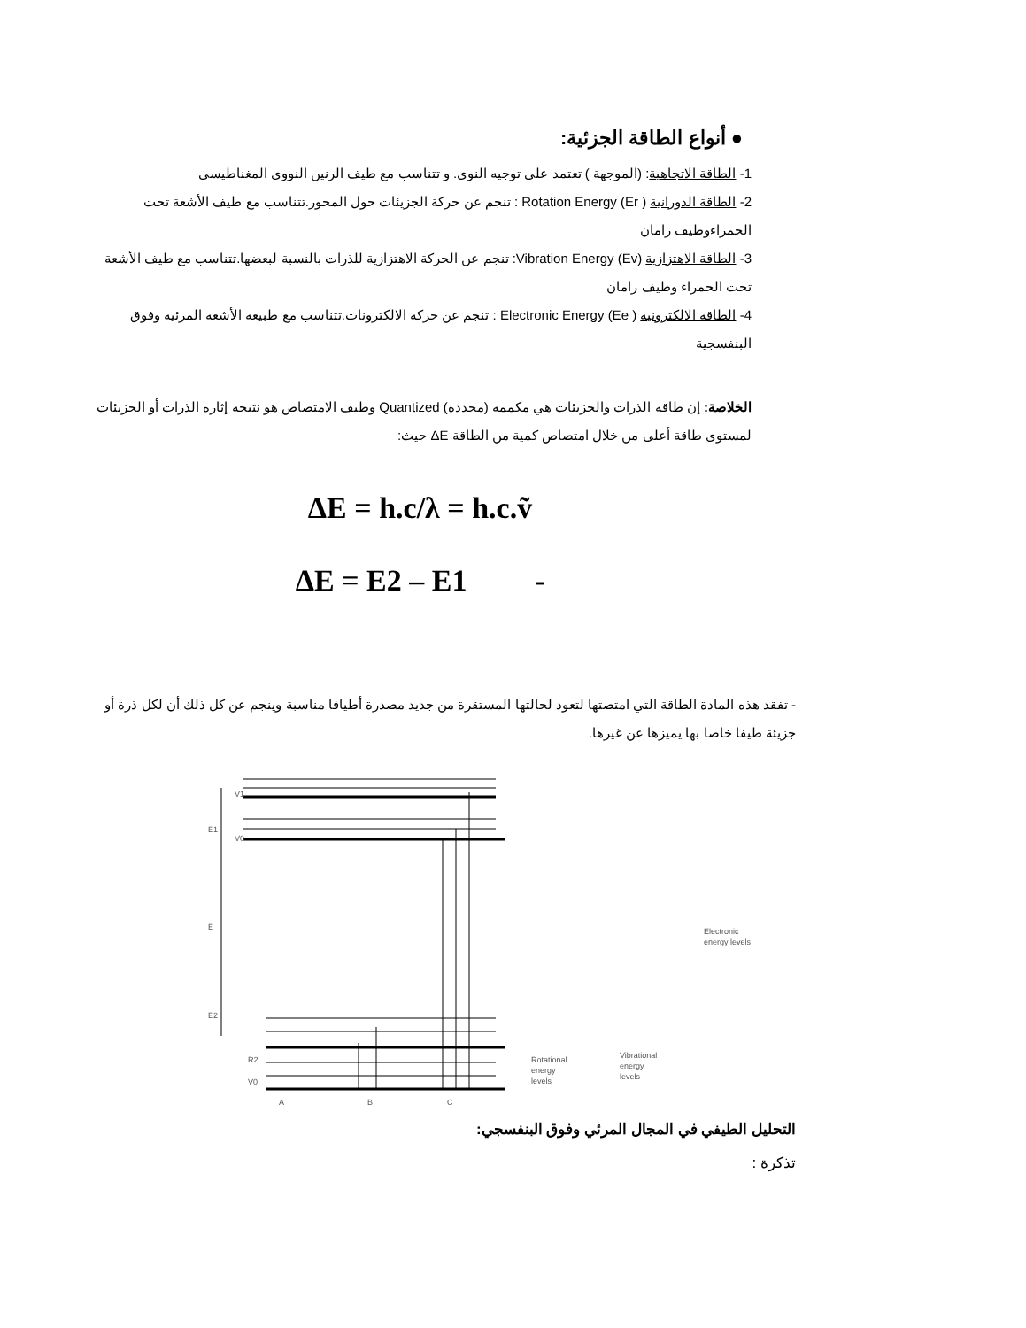● أنواع الطاقة الجزئية:
1- الطاقة الاتجاهية: (الموجهة ) تعتمد على توجيه النوى. و تتناسب مع طيف الرنين النووي المغناطيسي
2- الطاقة الدورانية Rotation Energy (Er ) : تنجم عن حركة الجزيئات حول المحور.تتناسب مع طيف الأشعة تحت الحمراءوطيف رامان
3- الطاقة الاهتزازية Vibration Energy (Ev): تنجم عن الحركة الاهتزازية للذرات بالنسبة لبعضها.تتناسب مع طيف الأشعة تحت الحمراء وطيف رامان
4- الطاقة الالكترونية Electronic Energy (Ee ) : تنجم عن حركة الالكترونات.تتناسب مع طبيعة الأشعة المرئية وفوق البنفسجية
الخلاصة: إن طاقة الذرات والجزيئات هي مكممة (محددة) Quantized وطيف الامتصاص هو نتيجة إثارة الذرات أو الجزيئات لمستوى طاقة أعلى من خلال امتصاص كمية من الطاقة ΔE حيث:
ΔE = h.c/λ = h.c.ṽ
ΔE = E2 – E1 -
- تفقد هذه المادة الطاقة التي امتصتها لتعود لحالتها المستقرة من جديد مصدرة أطيافا مناسبة وينجم عن كل ذلك أن لكل ذرة أو جزيئة طيفا خاصا بها يميزها عن غيرها.
E1
E
E2
V1
V0
R2
V0
A
B
C
Rotational
energy
levels
Vibrational
energy
levels
Electronic
energy levels
التحليل الطيفي في المجال المرئي وفوق البنفسجي:
تذكرة :